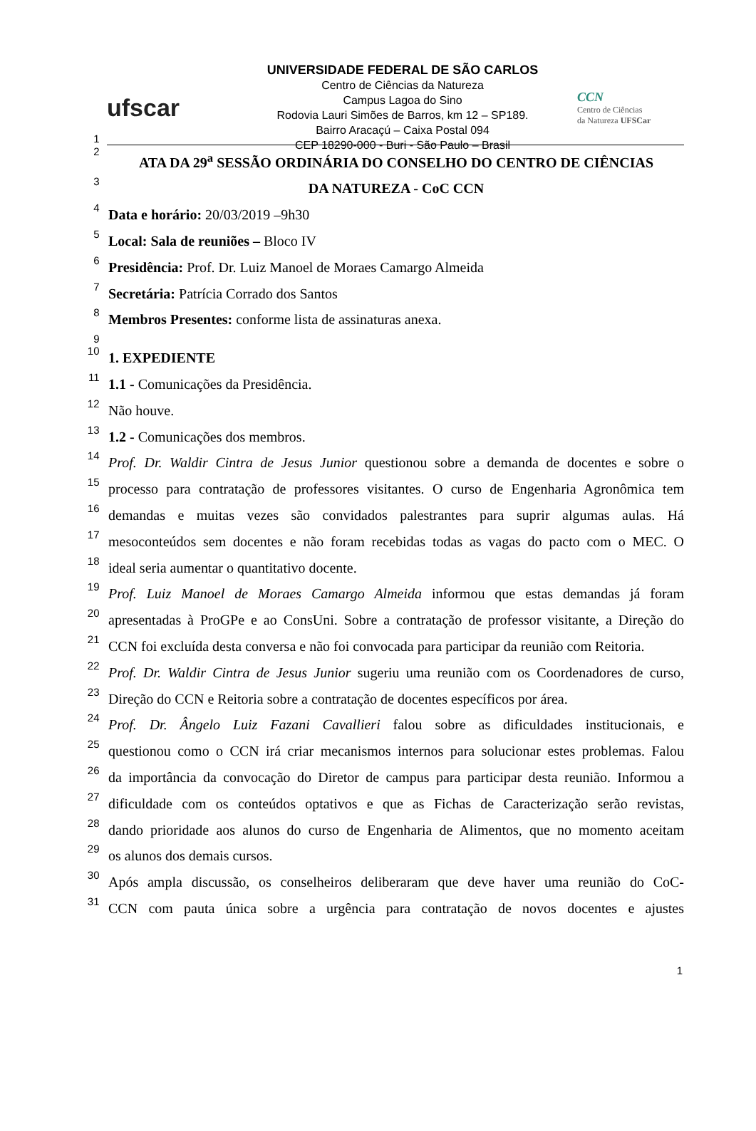ufscar
UNIVERSIDADE FEDERAL DE SÃO CARLOS
Centro de Ciências da Natureza
Campus Lagoa do Sino
Rodovia Lauri Simões de Barros, km 12 – SP189.
Bairro Aracaçú – Caixa Postal 094
CEP 18290-000 - Buri - São Paulo – Brasil
CCN
Centro de Ciências
da Natureza UFSCar
1
2
ATA DA 29<sup>a</sup> SESSÃO ORDINÁRIA DO CONSELHO DO CENTRO DE CIÊNCIAS
3
DA NATUREZA - CoC CCN
4
Data e horário: 20/03/2019 –9h30
5
Local: Sala de reuniões – Bloco IV
6
Presidência: Prof. Dr. Luiz Manoel de Moraes Camargo Almeida
7
Secretária: Patrícia Corrado dos Santos
8
Membros Presentes: conforme lista de assinaturas anexa.
9
10
1. EXPEDIENTE
11
1.1 - Comunicações da Presidência.
12
Não houve.
13
1.2 - Comunicações dos membros.
14
Prof. Dr. Waldir Cintra de Jesus Junior questionou sobre a demanda de docentes e sobre o
15
processo para contratação de professores visitantes. O curso de Engenharia Agronômica tem
16
demandas e muitas vezes são convidados palestrantes para suprir algumas aulas. Há
17
mesoconteúdos sem docentes e não foram recebidas todas as vagas do pacto com o MEC. O
18
ideal seria aumentar o quantitativo docente.
19
Prof. Luiz Manoel de Moraes Camargo Almeida informou que estas demandas já foram
20
apresentadas à ProGPe e ao ConsUni. Sobre a contratação de professor visitante, a Direção do
21
CCN foi excluída desta conversa e não foi convocada para participar da reunião com Reitoria.
22
Prof. Dr. Waldir Cintra de Jesus Junior sugeriu uma reunião com os Coordenadores de curso,
23
Direção do CCN e Reitoria sobre a contratação de docentes específicos por área.
24
Prof. Dr. Ângelo Luiz Fazani Cavallieri falou sobre as dificuldades institucionais, e
25
questionou como o CCN irá criar mecanismos internos para solucionar estes problemas. Falou
26
da importância da convocação do Diretor de campus para participar desta reunião. Informou a
27
dificuldade com os conteúdos optativos e que as Fichas de Caracterização serão revistas,
28
dando prioridade aos alunos do curso de Engenharia de Alimentos, que no momento aceitam
29
os alunos dos demais cursos.
30
Após ampla discussão, os conselheiros deliberaram que deve haver uma reunião do CoC-
31
CCN com pauta única sobre a urgência para contratação de novos docentes e ajustes
1